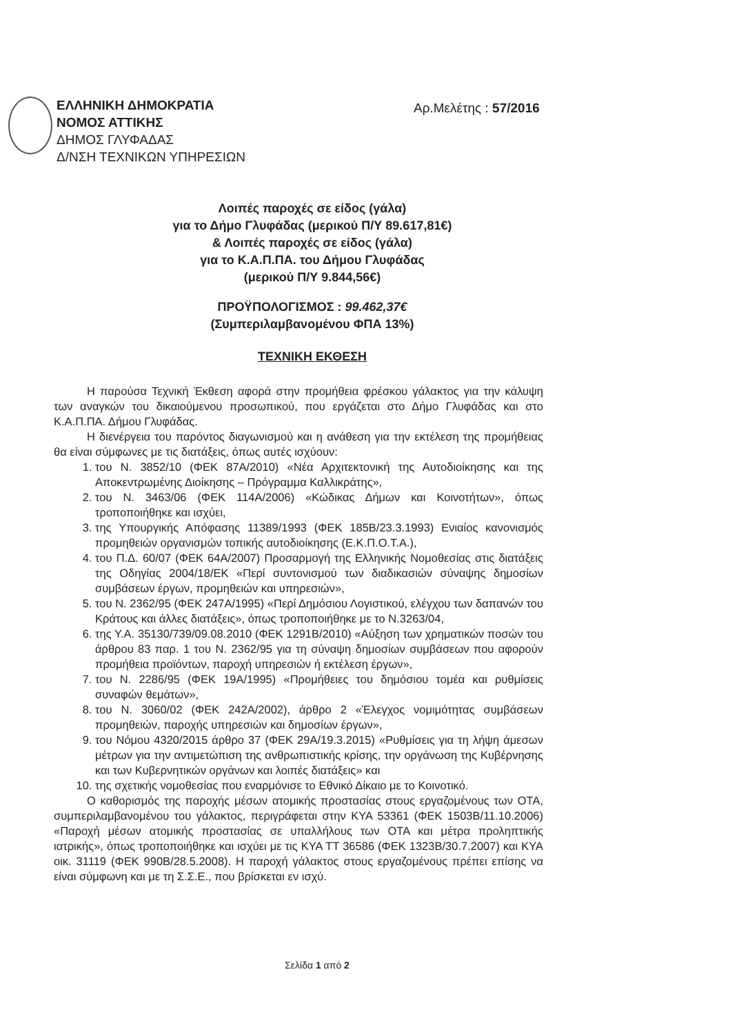ΕΛΛΗΝΙΚΗ ΔΗΜΟΚΡΑΤΙΑ
ΝΟΜΟΣ ΑΤΤΙΚΗΣ
ΔΗΜΟΣ ΓΛΥΦΑΔΑΣ
Δ/ΝΣΗ ΤΕΧΝΙΚΩΝ ΥΠΗΡΕΣΙΩΝ
Αρ.Μελέτης : 57/2016
Λοιπές παροχές σε είδος (γάλα)
για το Δήμο Γλυφάδας (μερικού Π/Υ 89.617,81€)
& Λοιπές παροχές σε είδος (γάλα)
για το Κ.Α.Π.ΠΑ. του Δήμου Γλυφάδας
(μερικού Π/Υ 9.844,56€)
ΠΡΟΫΠΟΛΟΓΙΣΜΟΣ : 99.462,37€
(Συμπεριλαμβανομένου ΦΠΑ 13%)
ΤΕΧΝΙΚΗ ΕΚΘΕΣΗ
Η παρούσα Τεχνική Έκθεση αφορά στην προμήθεια φρέσκου γάλακτος για την κάλυψη των αναγκών του δικαιούμενου προσωπικού, που εργάζεται στο Δήμο Γλυφάδας και στο Κ.Α.Π.ΠΑ. Δήμου Γλυφάδας.
Η διενέργεια του παρόντος διαγωνισμού και η ανάθεση για την εκτέλεση της προμήθειας θα είναι σύμφωνες με τις διατάξεις, όπως αυτές ισχύουν:
1. του Ν. 3852/10 (ΦΕΚ 87Α/2010) «Νέα Αρχιτεκτονική της Αυτοδιοίκησης και της Αποκεντρωμένης Διοίκησης – Πρόγραμμα Καλλικράτης»,
2. του Ν. 3463/06 (ΦΕΚ 114Α/2006) «Κώδικας Δήμων και Κοινοτήτων», όπως τροποποιήθηκε και ισχύει,
3. της Υπουργικής Απόφασης 11389/1993 (ΦΕΚ 185Β/23.3.1993) Ενιαίος κανονισμός προμηθειών οργανισμών τοπικής αυτοδιοίκησης (Ε.Κ.Π.Ο.Τ.Α.),
4. του Π.Δ. 60/07 (ΦΕΚ 64Α/2007) Προσαρμογή της Ελληνικής Νομοθεσίας στις διατάξεις της Οδηγίας 2004/18/ΕΚ «Περί συντονισμού των διαδικασιών σύναψης δημοσίων συμβάσεων έργων, προμηθειών και υπηρεσιών»,
5. του Ν. 2362/95 (ΦΕΚ 247Α/1995) «Περί Δημόσιου Λογιστικού, ελέγχου των δαπανών του Κράτους και άλλες διατάξεις», όπως τροποποιήθηκε με το Ν.3263/04,
6. της Υ.Α. 35130/739/09.08.2010 (ΦΕΚ 1291Β/2010) «Αύξηση των χρηματικών ποσών του άρθρου 83 παρ. 1 του Ν. 2362/95 για τη σύναψη δημοσίων συμβάσεων που αφορούν προμήθεια προϊόντων, παροχή υπηρεσιών ή εκτέλεση έργων»,
7. του Ν. 2286/95 (ΦΕΚ 19Α/1995) «Προμήθειες του δημόσιου τομέα και ρυθμίσεις συναφών θεμάτων»,
8. του Ν. 3060/02 (ΦΕΚ 242Α/2002), άρθρο 2 «Έλεγχος νομιμότητας συμβάσεων προμηθειών, παροχής υπηρεσιών και δημοσίων έργων»,
9. του Νόμου 4320/2015 άρθρο 37 (ΦΕΚ 29Α/19.3.2015) «Ρυθμίσεις για τη λήψη άμεσων μέτρων για την αντιμετώπιση της ανθρωπιστικής κρίσης, την οργάνωση της Κυβέρνησης και των Κυβερνητικών οργάνων και λοιπές διατάξεις» και
10. της σχετικής νομοθεσίας που εναρμόνισε το Εθνικό Δίκαιο με το Κοινοτικό.
Ο καθορισμός της παροχής μέσων ατομικής προστασίας στους εργαζομένους των ΟΤΑ, συμπεριλαμβανομένου του γάλακτος, περιγράφεται στην ΚΥΑ 53361 (ΦΕΚ 1503Β/11.10.2006) «Παροχή μέσων ατομικής προστασίας σε υπαλλήλους των ΟΤΑ και μέτρα προληπτικής ιατρικής», όπως τροποποιήθηκε και ισχύει με τις ΚΥΑ ΤΤ 36586 (ΦΕΚ 1323Β/30.7.2007) και ΚΥΑ οικ. 31119 (ΦΕΚ 990Β/28.5.2008). Η παροχή γάλακτος στους εργαζομένους πρέπει επίσης να είναι σύμφωνη και με τη Σ.Σ.Ε., που βρίσκεται εν ισχύ.
Σελίδα 1 από 2